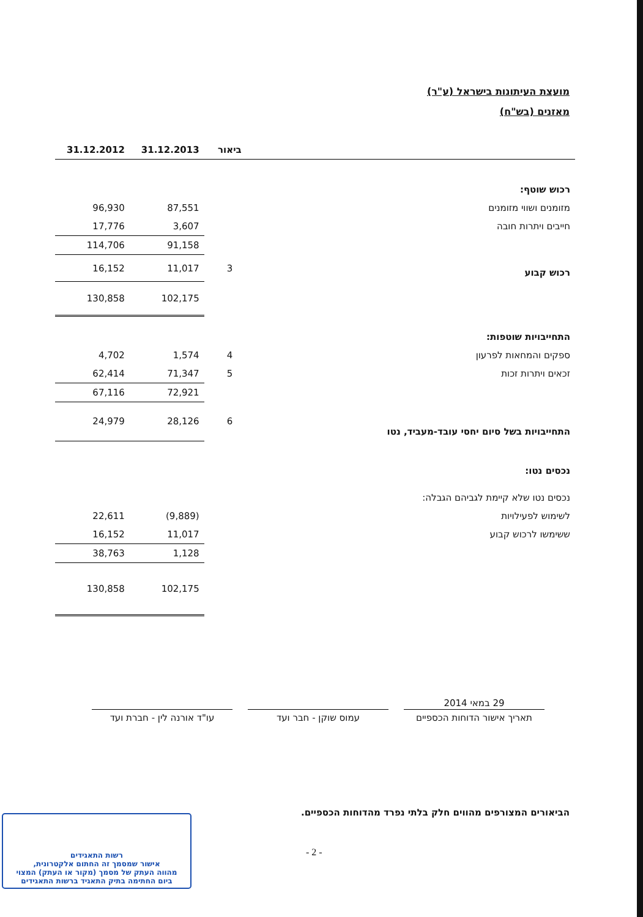מועצת העיתונות בישראל (ע"ר)
מאזנים (בש"ח)
| | ביאור | 31.12.2013 | 31.12.2012 |
| --- | --- | --- | --- |
| רכוש שוטף: | | | |
| מזומנים ושווי מזומנים | | 87,551 | 96,930 |
| חייבים ויתרות חובה | | 3,607 | 17,776 |
| | | 91,158 | 114,706 |
| רכוש קבוע | 3 | 11,017 | 16,152 |
| | | 102,175 | 130,858 |
| התחייבויות שוטפות: | | | |
| ספקים והמחאות לפרעון | 4 | 1,574 | 4,702 |
| זכאים ויתרות זכות | 5 | 71,347 | 62,414 |
| | | 72,921 | 67,116 |
| התחייבויות בשל סיום יחסי עובד-מעביד, נטו | 6 | 28,126 | 24,979 |
| נכסים נטו: | | | |
| נכסים נטו שלא קיימת לגביהם הגבלה: | | | |
| לשימוש לפעילויות | | (9,889) | 22,611 |
| ששימשו לרכוש קבוע | | 11,017 | 16,152 |
| | | 1,128 | 38,763 |
| | | 102,175 | 130,858 |
29 במאי 2014
תאריך אישור הדוחות הכספיים
עמוס שוקן - חבר ועד עו"ד אורנה לין - חברת ועד
הביאורים המצורפים מהווים חלק בלתי נפרד מהדוחות הכספיים.
- 2 -
רשות התאגידים
אישור שמסמך זה החתום אלקטרונית,
מהווה העתק של מסמך (מקור או העתק) המצוי
ביום החתימה בתיק התאגיד ברשות התאגידים